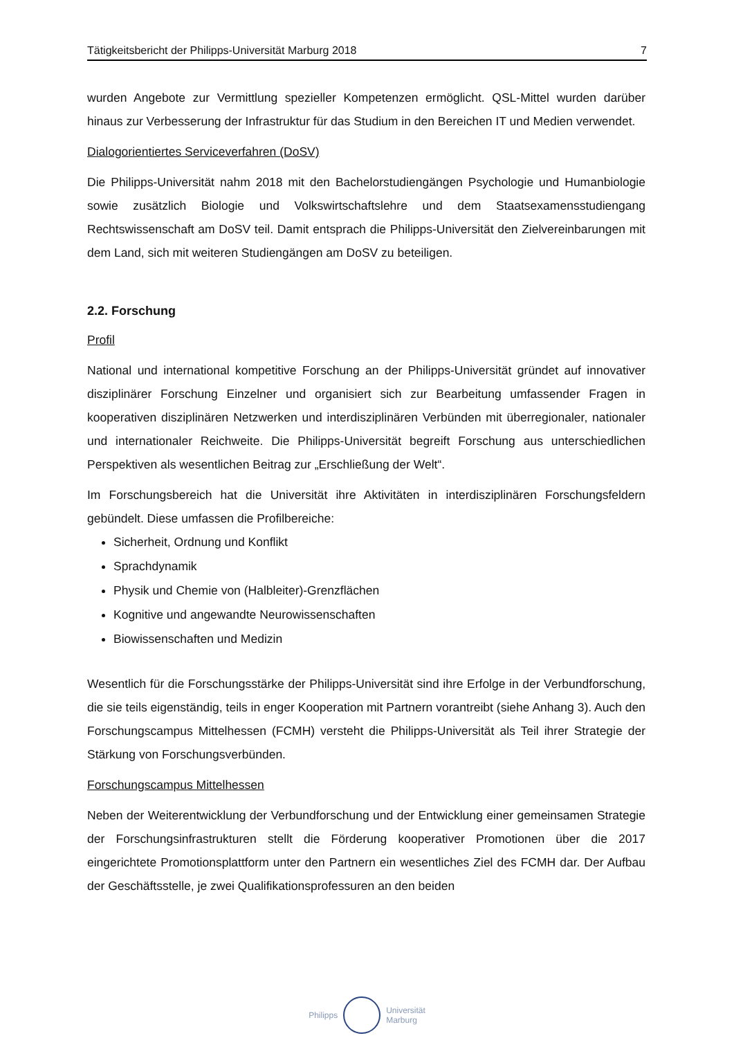Tätigkeitsbericht der Philipps-Universität Marburg 2018 7
wurden Angebote zur Vermittlung spezieller Kompetenzen ermöglicht. QSL-Mittel wurden darüber hinaus zur Verbesserung der Infrastruktur für das Studium in den Bereichen IT und Medien verwendet.
Dialogorientiertes Serviceverfahren (DoSV)
Die Philipps-Universität nahm 2018 mit den Bachelorstudiengängen Psychologie und Humanbiologie sowie zusätzlich Biologie und Volkswirtschaftslehre und dem Staatsexamens­studiengang Rechtswissenschaft am DoSV teil. Damit entsprach die Philipps-Universität den Zielvereinbarungen mit dem Land, sich mit weiteren Studiengängen am DoSV zu beteiligen.
2.2. Forschung
Profil
National und international kompetitive Forschung an der Philipps-Universität gründet auf innovativer disziplinärer Forschung Einzelner und organisiert sich zur Bearbeitung umfassender Fragen in kooperativen disziplinären Netzwerken und interdisziplinären Verbünden mit überregionaler, nationaler und internationaler Reichweite. Die Philipps-Universität begreift Forschung aus unterschiedlichen Perspektiven als wesentlichen Beitrag zur „Erschließung der Welt“.
Im Forschungsbereich hat die Universität ihre Aktivitäten in interdisziplinären Forschungs­feldern gebündelt. Diese umfassen die Profilbereiche:
Sicherheit, Ordnung und Konflikt
Sprachdynamik
Physik und Chemie von (Halbleiter)-Grenzflächen
Kognitive und angewandte Neurowissenschaften
Biowissenschaften und Medizin
Wesentlich für die Forschungsstärke der Philipps-Universität sind ihre Erfolge in der Verbundforschung, die sie teils eigenständig, teils in enger Kooperation mit Partnern vorantreibt (siehe Anhang 3). Auch den Forschungscampus Mittelhessen (FCMH) versteht die Philipps-Universität als Teil ihrer Strategie der Stärkung von Forschungsverbünden.
Forschungscampus Mittelhessen
Neben der Weiterentwicklung der Verbundforschung und der Entwicklung einer gemeinsamen Strategie der Forschungsinfrastrukturen stellt die Förderung kooperativer Promotionen über die 2017 eingerichtete Promotionsplattform unter den Partnern ein wesentliches Ziel des FCMH dar. Der Aufbau der Geschäftsstelle, je zwei Qualifikationsprofessuren an den beiden
Philipps
Universität
Marburg